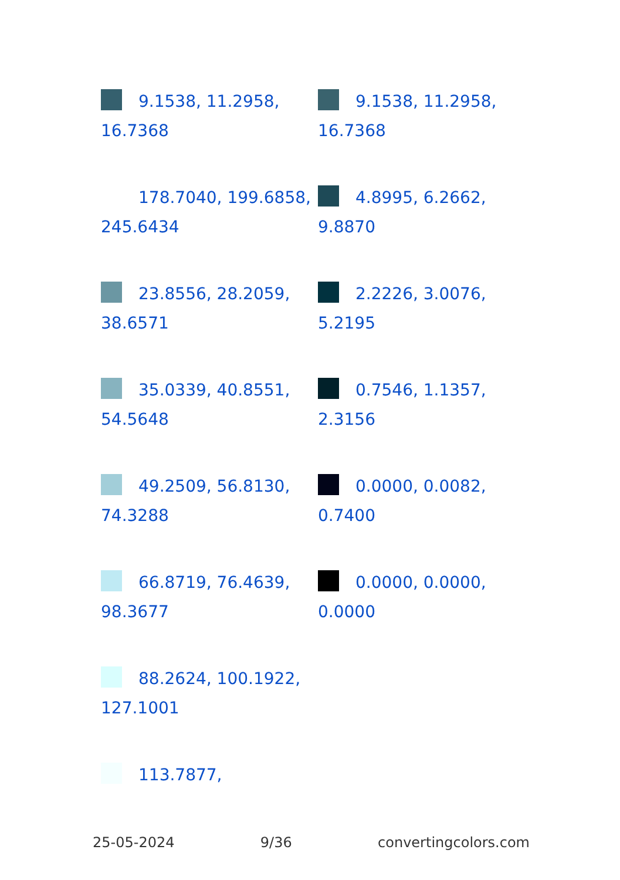9.1538, 11.2958, 16.7368
178.7040, 199.6858, 245.6434
23.8556, 28.2059, 38.6571
35.0339, 40.8551, 54.5648
49.2509, 56.8130, 74.3288
66.8719, 76.4639, 98.3677
88.2624, 100.1922, 127.1001
113.7877,
9.1538, 11.2958, 16.7368
4.8995, 6.2662, 9.8870
2.2226, 3.0076, 5.2195
0.7546, 1.1357, 2.3156
0.0000, 0.0082, 0.7400
0.0000, 0.0000, 0.0000
25-05-2024 9/36 convertingcolors.com